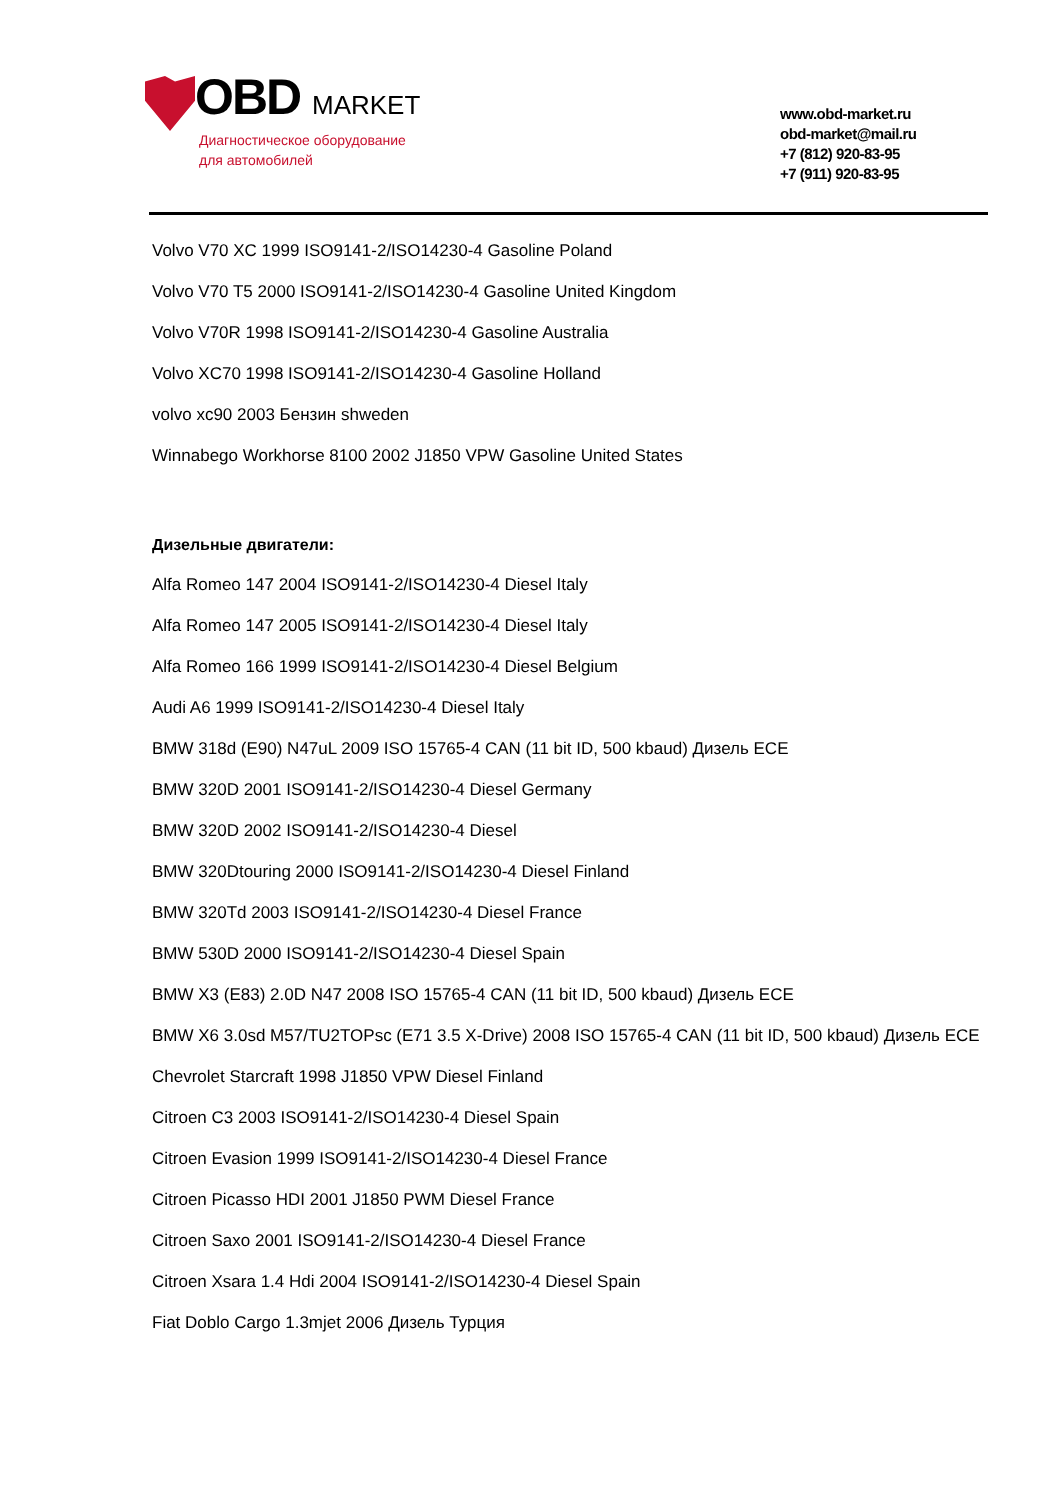OBD MARKET
Диагностическое оборудование
для автомобилей
www.obd-market.ru
obd-market@mail.ru
+7 (812) 920-83-95
+7 (911) 920-83-95
Volvo V70 XC 1999 ISO9141-2/ISO14230-4 Gasoline Poland
Volvo V70 T5 2000 ISO9141-2/ISO14230-4 Gasoline United Kingdom
Volvo V70R 1998 ISO9141-2/ISO14230-4 Gasoline Australia
Volvo XC70 1998 ISO9141-2/ISO14230-4 Gasoline Holland
volvo xc90 2003 Бензин shweden
Winnabego Workhorse 8100 2002 J1850 VPW Gasoline United States
Дизельные двигатели:
Alfa Romeo 147 2004 ISO9141-2/ISO14230-4 Diesel Italy
Alfa Romeo 147 2005 ISO9141-2/ISO14230-4 Diesel Italy
Alfa Romeo 166 1999 ISO9141-2/ISO14230-4 Diesel Belgium
Audi A6 1999 ISO9141-2/ISO14230-4 Diesel Italy
BMW 318d (E90) N47uL 2009 ISO 15765-4 CAN (11 bit ID, 500 kbaud) Дизель ECE
BMW 320D 2001 ISO9141-2/ISO14230-4 Diesel Germany
BMW 320D 2002 ISO9141-2/ISO14230-4 Diesel
BMW 320Dtouring 2000 ISO9141-2/ISO14230-4 Diesel Finland
BMW 320Td 2003 ISO9141-2/ISO14230-4 Diesel France
BMW 530D 2000 ISO9141-2/ISO14230-4 Diesel Spain
BMW X3 (E83) 2.0D N47 2008 ISO 15765-4 CAN (11 bit ID, 500 kbaud) Дизель ECE
BMW X6 3.0sd M57/TU2TOPsc (E71 3.5 X-Drive) 2008 ISO 15765-4 CAN (11 bit ID, 500 kbaud) Дизель ECE
Chevrolet Starcraft 1998 J1850 VPW Diesel Finland
Citroen C3 2003 ISO9141-2/ISO14230-4 Diesel Spain
Citroen Evasion 1999 ISO9141-2/ISO14230-4 Diesel France
Citroen Picasso HDI 2001 J1850 PWM Diesel France
Citroen Saxo 2001 ISO9141-2/ISO14230-4 Diesel France
Citroen Xsara 1.4 Hdi 2004 ISO9141-2/ISO14230-4 Diesel Spain
Fiat Doblo Cargo 1.3mjet 2006 Дизель Турция